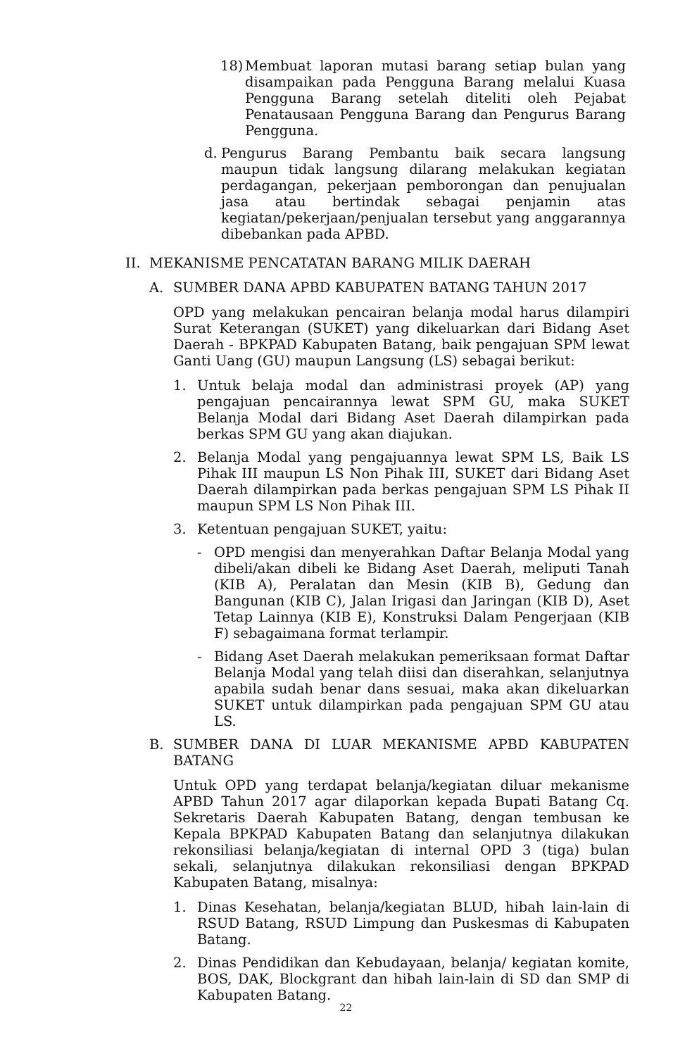18) Membuat laporan mutasi barang setiap bulan yang disampaikan pada Pengguna Barang melalui Kuasa Pengguna Barang setelah diteliti oleh Pejabat Penatausaan Pengguna Barang dan Pengurus Barang Pengguna.
d. Pengurus Barang Pembantu baik secara langsung maupun tidak langsung dilarang melakukan kegiatan perdagangan, pekerjaan pemborongan dan penujualan jasa atau bertindak sebagai penjamin atas kegiatan/pekerjaan/penjualan tersebut yang anggarannya dibebankan pada APBD.
II. MEKANISME PENCATATAN BARANG MILIK DAERAH
A. SUMBER DANA APBD KABUPATEN BATANG TAHUN 2017
OPD yang melakukan pencairan belanja modal harus dilampiri Surat Keterangan (SUKET) yang dikeluarkan dari Bidang Aset Daerah - BPKPAD Kabupaten Batang, baik pengajuan SPM lewat Ganti Uang (GU) maupun Langsung (LS) sebagai berikut:
1. Untuk belaja modal dan administrasi proyek (AP) yang pengajuan pencairannya lewat SPM GU, maka SUKET Belanja Modal dari Bidang Aset Daerah dilampirkan pada berkas SPM GU yang akan diajukan.
2. Belanja Modal yang pengajuannya lewat SPM LS, Baik LS Pihak III maupun LS Non Pihak III, SUKET dari Bidang Aset Daerah dilampirkan pada berkas pengajuan SPM LS Pihak II maupun SPM LS Non Pihak III.
3. Ketentuan pengajuan SUKET, yaitu:
- OPD mengisi dan menyerahkan Daftar Belanja Modal yang dibeli/akan dibeli ke Bidang Aset Daerah, meliputi Tanah (KIB A), Peralatan dan Mesin (KIB B), Gedung dan Bangunan (KIB C), Jalan Irigasi dan Jaringan (KIB D), Aset Tetap Lainnya (KIB E), Konstruksi Dalam Pengerjaan (KIB F) sebagaimana format terlampir.
- Bidang Aset Daerah melakukan pemeriksaan format Daftar Belanja Modal yang telah diisi dan diserahkan, selanjutnya apabila sudah benar dans sesuai, maka akan dikeluarkan SUKET untuk dilampirkan pada pengajuan SPM GU atau LS.
B. SUMBER DANA DI LUAR MEKANISME APBD KABUPATEN BATANG
Untuk OPD yang terdapat belanja/kegiatan diluar mekanisme APBD Tahun 2017 agar dilaporkan kepada Bupati Batang Cq. Sekretaris Daerah Kabupaten Batang, dengan tembusan ke Kepala BPKPAD Kabupaten Batang dan selanjutnya dilakukan rekonsiliasi belanja/kegiatan di internal OPD 3 (tiga) bulan sekali, selanjutnya dilakukan rekonsiliasi dengan BPKPAD Kabupaten Batang, misalnya:
1. Dinas Kesehatan, belanja/kegiatan BLUD, hibah lain-lain di RSUD Batang, RSUD Limpung dan Puskesmas di Kabupaten Batang.
2. Dinas Pendidikan dan Kebudayaan, belanja/ kegiatan komite, BOS, DAK, Blockgrant dan hibah lain-lain di SD dan SMP di Kabupaten Batang.
22